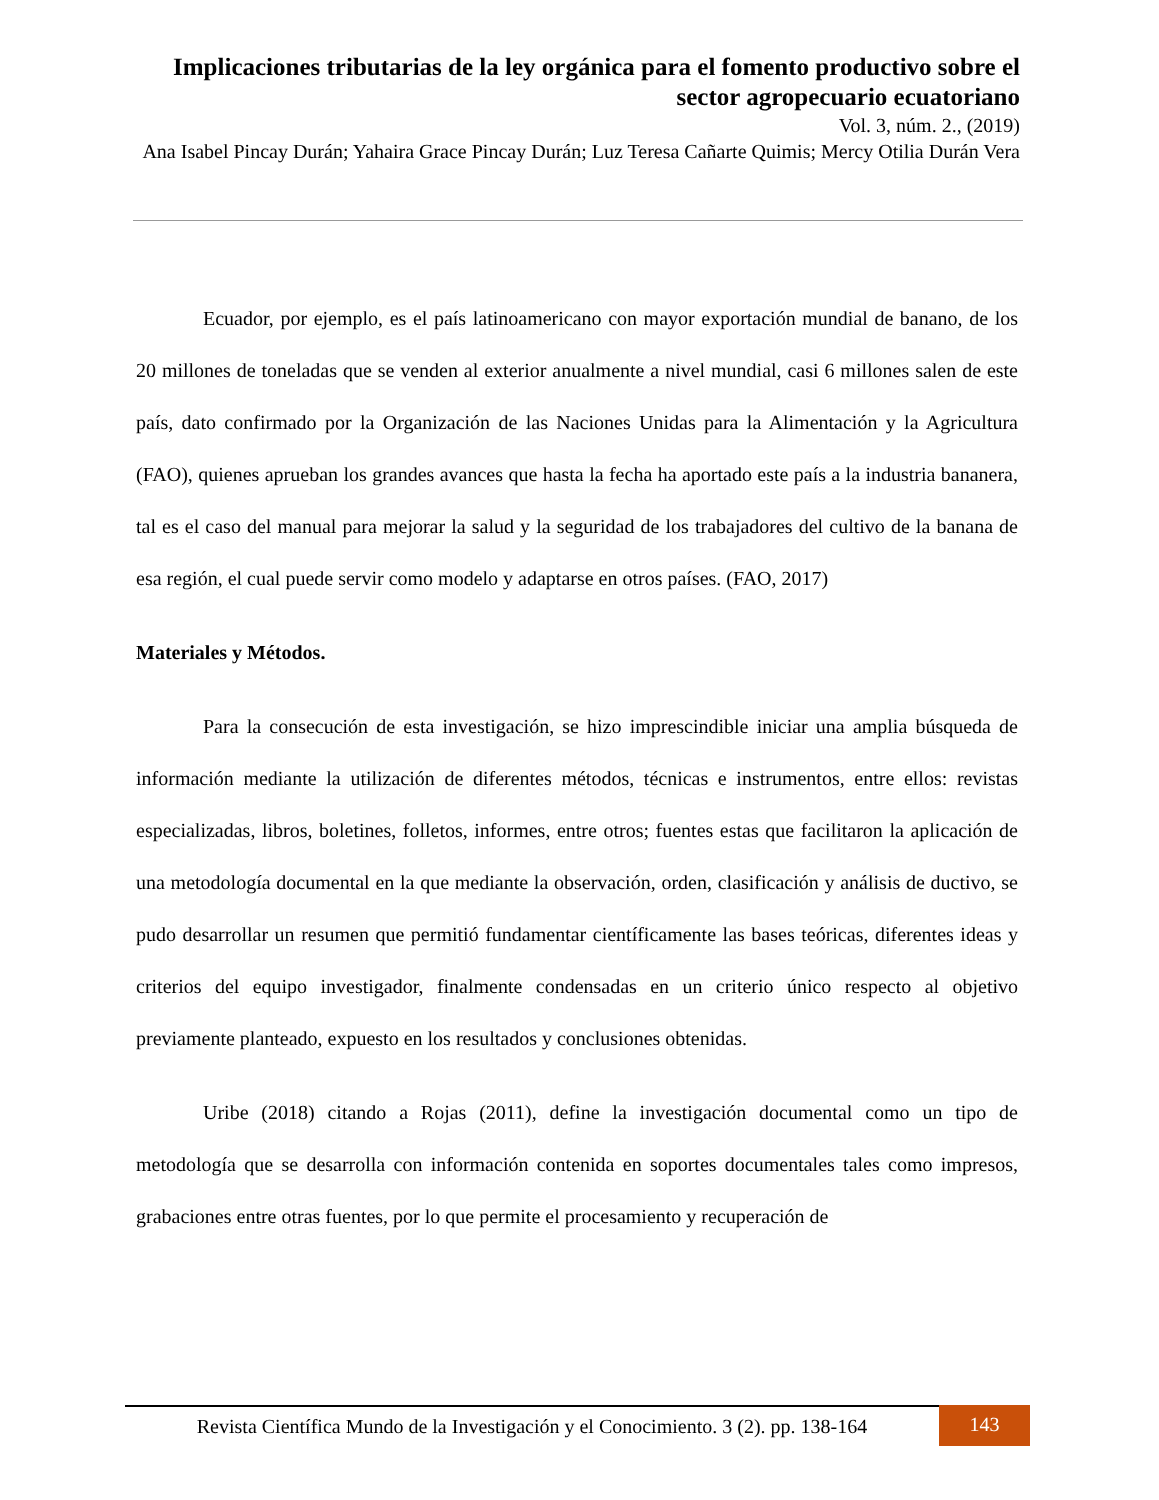Implicaciones tributarias de la ley orgánica para el fomento productivo sobre el sector agropecuario ecuatoriano
Vol. 3, núm. 2., (2019)
Ana Isabel Pincay Durán; Yahaira Grace Pincay Durán; Luz Teresa Cañarte Quimis; Mercy Otilia Durán Vera
Ecuador, por ejemplo, es el país latinoamericano con mayor exportación mundial de banano, de los 20 millones de toneladas que se venden al exterior anualmente a nivel mundial, casi 6 millones salen de este país, dato confirmado por la Organización de las Naciones Unidas para la Alimentación y la Agricultura (FAO), quienes aprueban los grandes avances que hasta la fecha ha aportado este país a la industria bananera, tal es el caso del manual para mejorar la salud y la seguridad de los trabajadores del cultivo de la banana de esa región, el cual puede servir como modelo y adaptarse en otros países. (FAO, 2017)
Materiales y Métodos.
Para la consecución de esta investigación, se hizo imprescindible iniciar una amplia búsqueda de información mediante la utilización de diferentes métodos, técnicas e instrumentos, entre ellos: revistas especializadas, libros, boletines, folletos, informes, entre otros; fuentes estas que facilitaron la aplicación de una metodología documental en la que mediante la observación, orden, clasificación y análisis de ductivo, se pudo desarrollar un resumen que permitió fundamentar científicamente las bases teóricas, diferentes ideas y criterios del equipo investigador, finalmente condensadas en un criterio único respecto al objetivo previamente planteado, expuesto en los resultados y conclusiones obtenidas.
Uribe (2018) citando a Rojas (2011), define la investigación documental como un tipo de metodología que se desarrolla con información contenida en soportes documentales tales como impresos, grabaciones entre otras fuentes, por lo que permite el procesamiento y recuperación de
Revista Científica Mundo de la Investigación y el Conocimiento. 3 (2). pp. 138-164 143